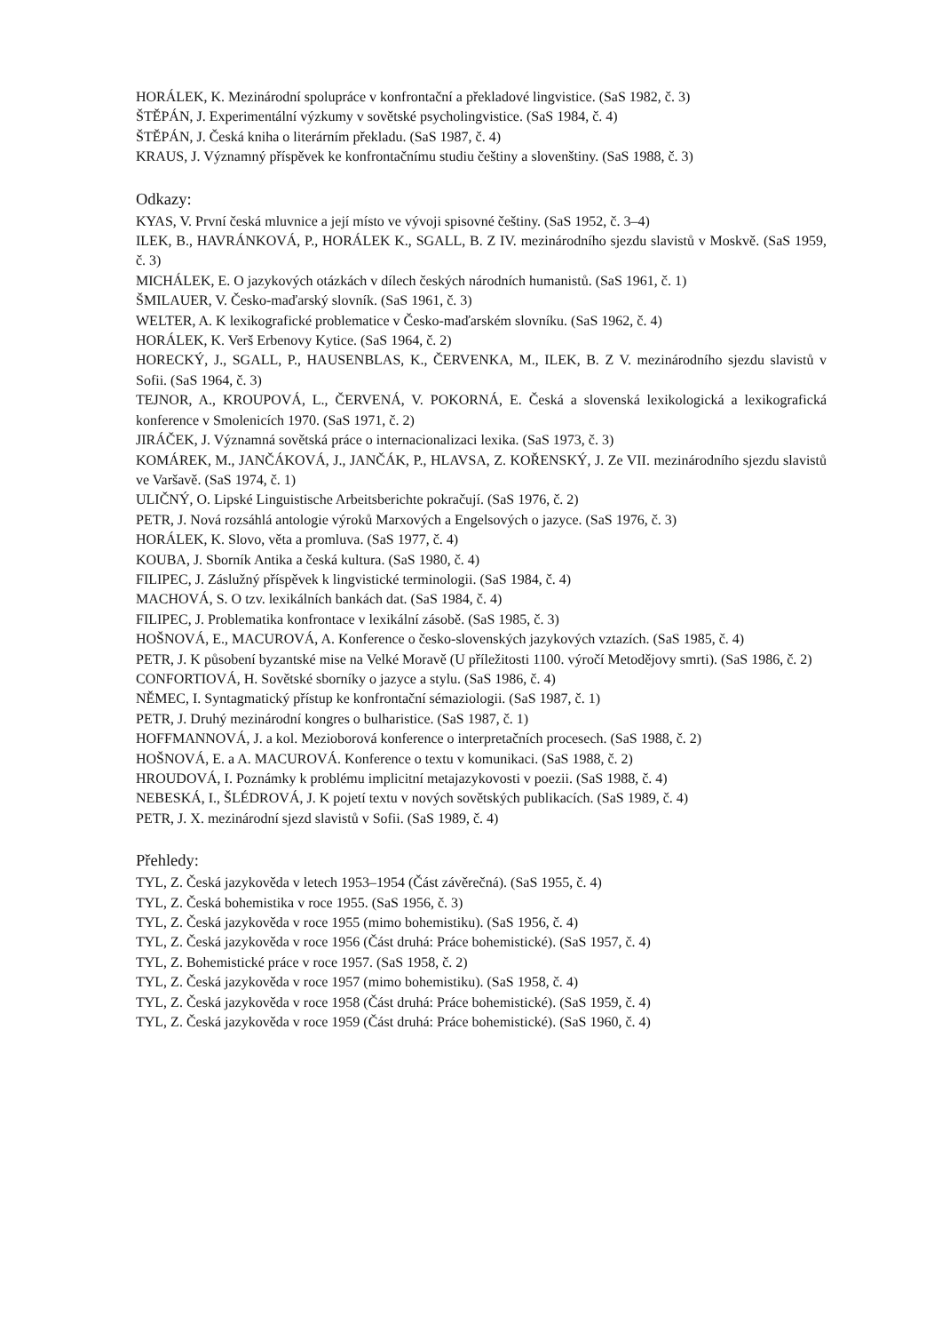HORÁLEK, K. Mezinárodní spolupráce v konfrontační a překladové lingvistice. (SaS 1982, č. 3)
ŠTĚPÁN, J. Experimentální výzkumy v sovětské psycholingvistice. (SaS 1984, č. 4)
ŠTĚPÁN, J. Česká kniha o literárním překladu. (SaS 1987, č. 4)
KRAUS, J. Významný příspěvek ke konfrontačnímu studiu češtiny a slovenštiny. (SaS 1988, č. 3)
Odkazy:
KYAS, V. První česká mluvnice a její místo ve vývoji spisovné češtiny. (SaS 1952, č. 3–4)
ILEK, B., HAVRÁNKOVÁ, P., HORÁLEK K., SGALL, B. Z IV. mezinárodního sjezdu slavistů v Moskvě. (SaS 1959, č. 3)
MICHÁLEK, E. O jazykových otázkách v dílech českých národních humanistů. (SaS 1961, č. 1)
ŠMILAUER, V. Česko-maďarský slovník. (SaS 1961, č. 3)
WELTER, A. K lexikografické problematice v Česko-maďarském slovníku. (SaS 1962, č. 4)
HORÁLEK, K. Verš Erbenovy Kytice. (SaS 1964, č. 2)
HORECKÝ, J., SGALL, P., HAUSENBLAS, K., ČERVENKA, M., ILEK, B. Z V. mezinárodního sjezdu slavistů v Sofii. (SaS 1964, č. 3)
TEJNOR, A., KROUPOVÁ, L., ČERVENÁ, V. POKORNÁ, E. Česká a slovenská lexikologická a lexikografická konference v Smolenicích 1970. (SaS 1971, č. 2)
JIRÁČEK, J. Významná sovětská práce o internacionalizaci lexika. (SaS 1973, č. 3)
KOMÁREK, M., JANČÁKOVÁ, J., JANČÁK, P., HLAVSA, Z. KOŘENSKÝ, J. Ze VII. mezinárodního sjezdu slavistů ve Varšavě. (SaS 1974, č. 1)
ULIČNÝ, O. Lipské Linguistische Arbeitsberichte pokračují. (SaS 1976, č. 2)
PETR, J. Nová rozsáhlá antologie výroků Marxových a Engelsových o jazyce. (SaS 1976, č. 3)
HORÁLEK, K. Slovo, věta a promluva. (SaS 1977, č. 4)
KOUBA, J. Sborník Antika a česká kultura. (SaS 1980, č. 4)
FILIPEC, J. Záslužný příspěvek k lingvistické terminologii. (SaS 1984, č. 4)
MACHOVÁ, S. O tzv. lexikálních bankách dat. (SaS 1984, č. 4)
FILIPEC, J. Problematika konfrontace v lexikální zásobě. (SaS 1985, č. 3)
HOŠNOVÁ, E., MACUROVÁ, A. Konference o česko-slovenských jazykových vztazích. (SaS 1985, č. 4)
PETR, J. K působení byzantské mise na Velké Moravě (U příležitosti 1100. výročí Metodějovy smrti). (SaS 1986, č. 2)
CONFORTIOVÁ, H. Sovětské sborníky o jazyce a stylu. (SaS 1986, č. 4)
NĚMEC, I. Syntagmatický přístup ke konfrontační sémaziologii. (SaS 1987, č. 1)
PETR, J. Druhý mezinárodní kongres o bulharistice. (SaS 1987, č. 1)
HOFFMANNOVÁ, J. a kol. Mezioborová konference o interpretačních procesech. (SaS 1988, č. 2)
HOŠNOVÁ, E. a A. MACUROVÁ. Konference o textu v komunikaci. (SaS 1988, č. 2)
HROUDOVÁ, I. Poznámky k problému implicitní metajazykovosti v poezii. (SaS 1988, č. 4)
NEBESKÁ, I., ŠLÉDROVÁ, J. K pojetí textu v nových sovětských publikacích. (SaS 1989, č. 4)
PETR, J. X. mezinárodní sjezd slavistů v Sofii. (SaS 1989, č. 4)
Přehledy:
TYL, Z. Česká jazykověda v letech 1953–1954 (Část závěrečná). (SaS 1955, č. 4)
TYL, Z. Česká bohemistika v roce 1955. (SaS 1956, č. 3)
TYL, Z. Česká jazykověda v roce 1955 (mimo bohemistiku). (SaS 1956, č. 4)
TYL, Z. Česká jazykověda v roce 1956 (Část druhá: Práce bohemistické). (SaS 1957, č. 4)
TYL, Z. Bohemistické práce v roce 1957. (SaS 1958, č. 2)
TYL, Z. Česká jazykověda v roce 1957 (mimo bohemistiku). (SaS 1958, č. 4)
TYL, Z. Česká jazykověda v roce 1958 (Část druhá: Práce bohemistické). (SaS 1959, č. 4)
TYL, Z. Česká jazykověda v roce 1959 (Část druhá: Práce bohemistické). (SaS 1960, č. 4)